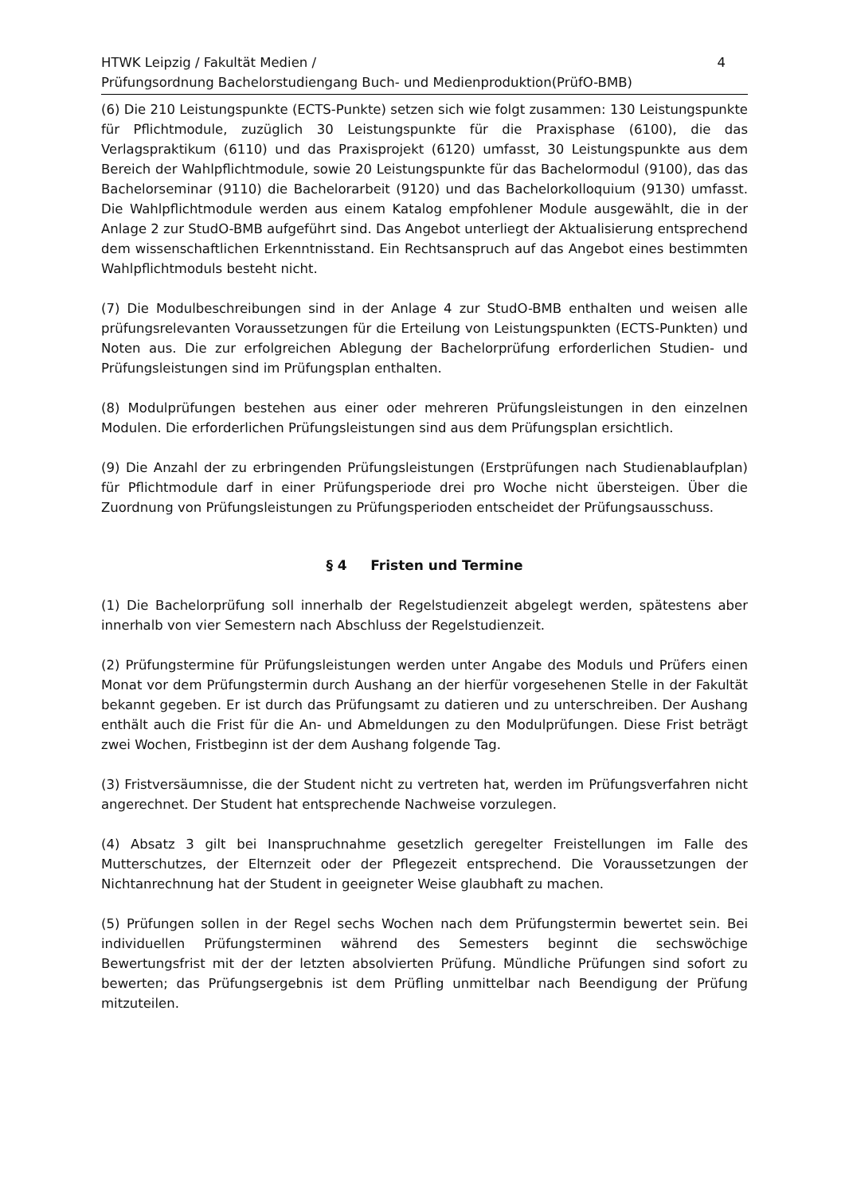HTWK Leipzig / Fakultät Medien /
Prüfungsordnung Bachelorstudiengang Buch- und Medienproduktion(PrüfO-BMB)
4
(6) Die 210 Leistungspunkte (ECTS-Punkte) setzen sich wie folgt zusammen: 130 Leistungspunkte für Pflichtmodule, zuzüglich 30 Leistungspunkte für die Praxisphase (6100), die das Verlagspraktikum (6110) und das Praxisprojekt (6120) umfasst, 30 Leistungspunkte aus dem Bereich der Wahlpflichtmodule, sowie 20 Leistungspunkte für das Bachelormodul (9100), das das Bachelorseminar (9110) die Bachelorarbeit (9120) und das Bachelorkolloquium (9130) umfasst. Die Wahlpflichtmodule werden aus einem Katalog empfohlener Module ausgewählt, die in der Anlage 2 zur StudO-BMB aufgeführt sind. Das Angebot unterliegt der Aktualisierung entsprechend dem wissenschaftlichen Erkenntnisstand. Ein Rechtsanspruch auf das Angebot eines bestimmten Wahlpflichtmoduls besteht nicht.
(7) Die Modulbeschreibungen sind in der Anlage 4 zur StudO-BMB enthalten und weisen alle prüfungsrelevanten Voraussetzungen für die Erteilung von Leistungspunkten (ECTS-Punkten) und Noten aus. Die zur erfolgreichen Ablegung der Bachelorprüfung erforderlichen Studien- und Prüfungsleistungen sind im Prüfungsplan enthalten.
(8) Modulprüfungen bestehen aus einer oder mehreren Prüfungsleistungen in den einzelnen Modulen. Die erforderlichen Prüfungsleistungen sind aus dem Prüfungsplan ersichtlich.
(9) Die Anzahl der zu erbringenden Prüfungsleistungen (Erstprüfungen nach Studienablaufplan) für Pflichtmodule darf in einer Prüfungsperiode drei pro Woche nicht übersteigen. Über die Zuordnung von Prüfungsleistungen zu Prüfungsperioden entscheidet der Prüfungsausschuss.
§ 4 Fristen und Termine
(1) Die Bachelorprüfung soll innerhalb der Regelstudienzeit abgelegt werden, spätestens aber innerhalb von vier Semestern nach Abschluss der Regelstudienzeit.
(2) Prüfungstermine für Prüfungsleistungen werden unter Angabe des Moduls und Prüfers einen Monat vor dem Prüfungstermin durch Aushang an der hierfür vorgesehenen Stelle in der Fakultät bekannt gegeben. Er ist durch das Prüfungsamt zu datieren und zu unterschreiben. Der Aushang enthält auch die Frist für die An- und Abmeldungen zu den Modulprüfungen. Diese Frist beträgt zwei Wochen, Fristbeginn ist der dem Aushang folgende Tag.
(3) Fristversäumnisse, die der Student nicht zu vertreten hat, werden im Prüfungsverfahren nicht angerechnet. Der Student hat entsprechende Nachweise vorzulegen.
(4) Absatz 3 gilt bei Inanspruchnahme gesetzlich geregelter Freistellungen im Falle des Mutterschutzes, der Elternzeit oder der Pflegezeit entsprechend. Die Voraussetzungen der Nichtanrechnung hat der Student in geeigneter Weise glaubhaft zu machen.
(5) Prüfungen sollen in der Regel sechs Wochen nach dem Prüfungstermin bewertet sein. Bei individuellen Prüfungsterminen während des Semesters beginnt die sechswöchige Bewertungsfrist mit der der letzten absolvierten Prüfung. Mündliche Prüfungen sind sofort zu bewerten; das Prüfungsergebnis ist dem Prüfling unmittelbar nach Beendigung der Prüfung mitzuteilen.